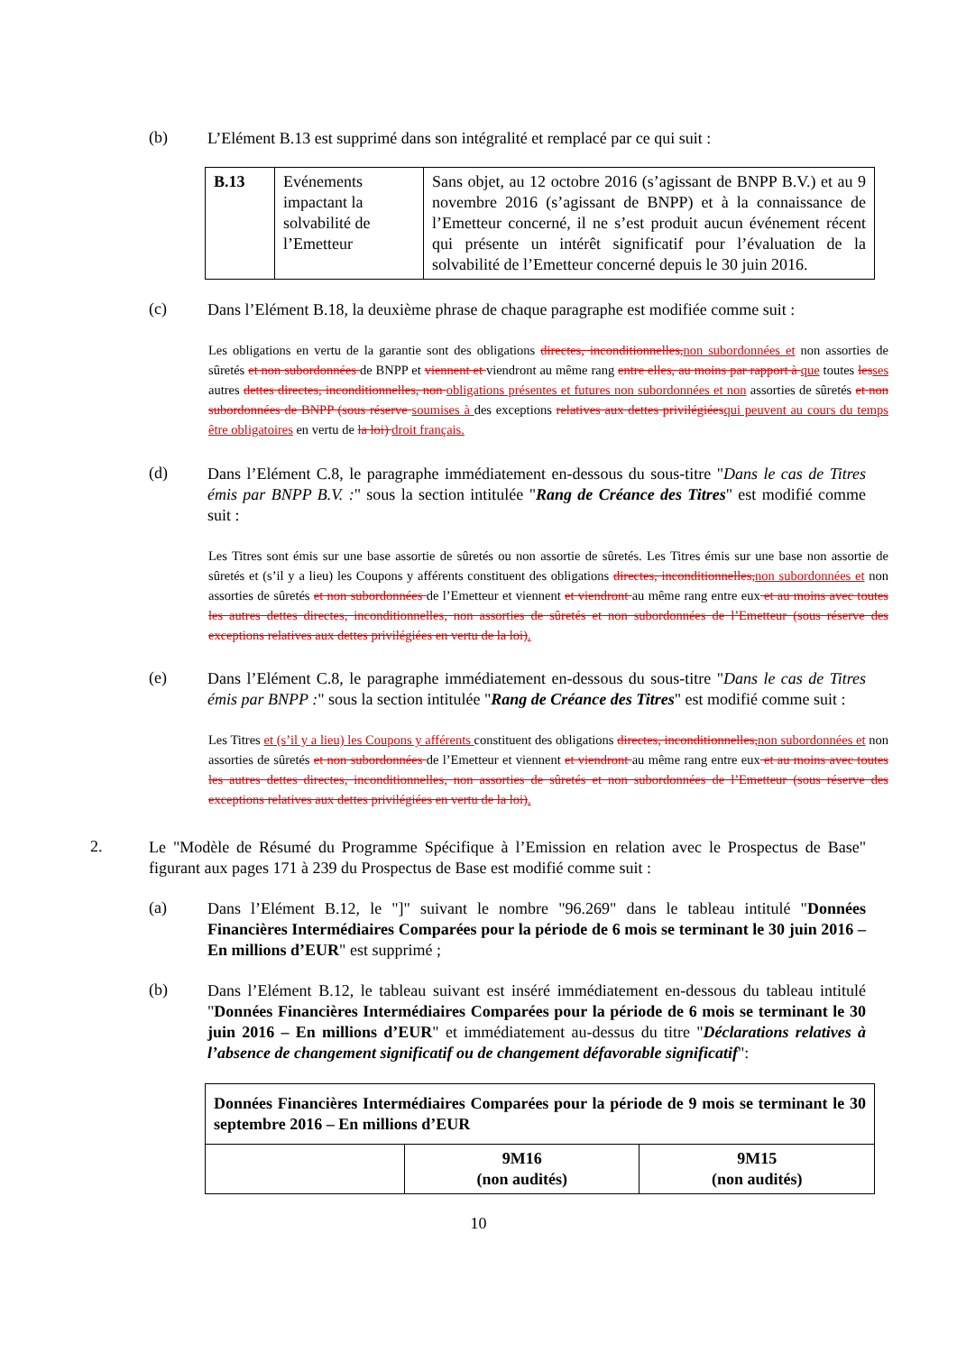(b)
L’Elément B.13 est supprimé dans son intégralité et remplacé par ce qui suit :
| B.13 | Evénements impactant la solvabilité de l’Emetteur | Sans objet, au 12 octobre 2016 (s’agissant de BNPP B.V.) et au 9 novembre 2016 (s’agissant de BNPP) et à la connaissance de l’Emetteur concerné, il ne s’est produit aucun événement récent qui présente un intérêt significatif pour l’évaluation de la solvabilité de l’Emetteur concerné depuis le 30 juin 2016. |
(c)
Dans l’Elément B.18, la deuxième phrase de chaque paragraphe est modifiée comme suit :
Les obligations en vertu de la garantie sont des obligations directes, inconditionnelles, non subordonnées et non assorties de sûretés et non subordonnées de BNPP et viennent et viendront au même rang entre elles, au moins par rapport à que toutes les ses autres dettes directes, inconditionnelles, non obligations présentes et futures non subordonnées et non assorties de sûretés et non subordonnées de BNPP (sous réserve soumises à des exceptions relatives aux dettes privilégiées qui peuvent au cours du temps être obligatoires en vertu de la loi) droit français.
(d)
Dans l’Elément C.8, le paragraphe immédiatement en-dessous du sous-titre "Dans le cas de Titres émis par BNPP B.V. :" sous la section intitulée "Rang de Créance des Titres" est modifié comme suit :
Les Titres sont émis sur une base assortie de sûretés ou non assortie de sûretés. Les Titres émis sur une base non assortie de sûretés et (s’il y a lieu) les Coupons y afférents constituent des obligations directes, inconditionnelles, non subordonnées et non assorties de sûretés et non subordonnées de l’Emetteur et viennent et viendront au même rang entre eux et au moins avec toutes les autres dettes directes, inconditionnelles, non assorties de sûretés et non subordonnées de l’Emetteur (sous réserve des exceptions relatives aux dettes privilégiées en vertu de la loi).
(e)
Dans l’Elément C.8, le paragraphe immédiatement en-dessous du sous-titre "Dans le cas de Titres émis par BNPP :" sous la section intitulée "Rang de Créance des Titres" est modifié comme suit :
Les Titres et (s’il y a lieu) les Coupons y afférents constituent des obligations directes, inconditionnelles, non subordonnées et non assorties de sûretés et non subordonnées de l’Emetteur et viennent et viendront au même rang entre eux et au moins avec toutes les autres dettes directes, inconditionnelles, non assorties de sûretés et non subordonnées de l’Emetteur (sous réserve des exceptions relatives aux dettes privilégiées en vertu de la loi).
2.
Le "Modèle de Résumé du Programme Spécifique à l’Emission en relation avec le Prospectus de Base" figurant aux pages 171 à 239 du Prospectus de Base est modifié comme suit :
(a)
Dans l’Elément B.12, le "]" suivant le nombre "96.269" dans le tableau intitulé "Données Financières Intermédiaires Comparées pour la période de 6 mois se terminant le 30 juin 2016 – En millions d’EUR" est supprimé ;
(b)
Dans l’Elément B.12, le tableau suivant est inséré immédiatement en-dessous du tableau intitulé "Données Financières Intermédiaires Comparées pour la période de 6 mois se terminant le 30 juin 2016 – En millions d’EUR" et immédiatement au-dessus du titre "Déclarations relatives à l’absence de changement significatif ou de changement défavorable significatif":
| Données Financières Intermédiaires Comparées pour la période de 9 mois se terminant le 30 septembre 2016 – En millions d’EUR | | |
| | 9M16 (non audités) | 9M15 (non audités) |
10